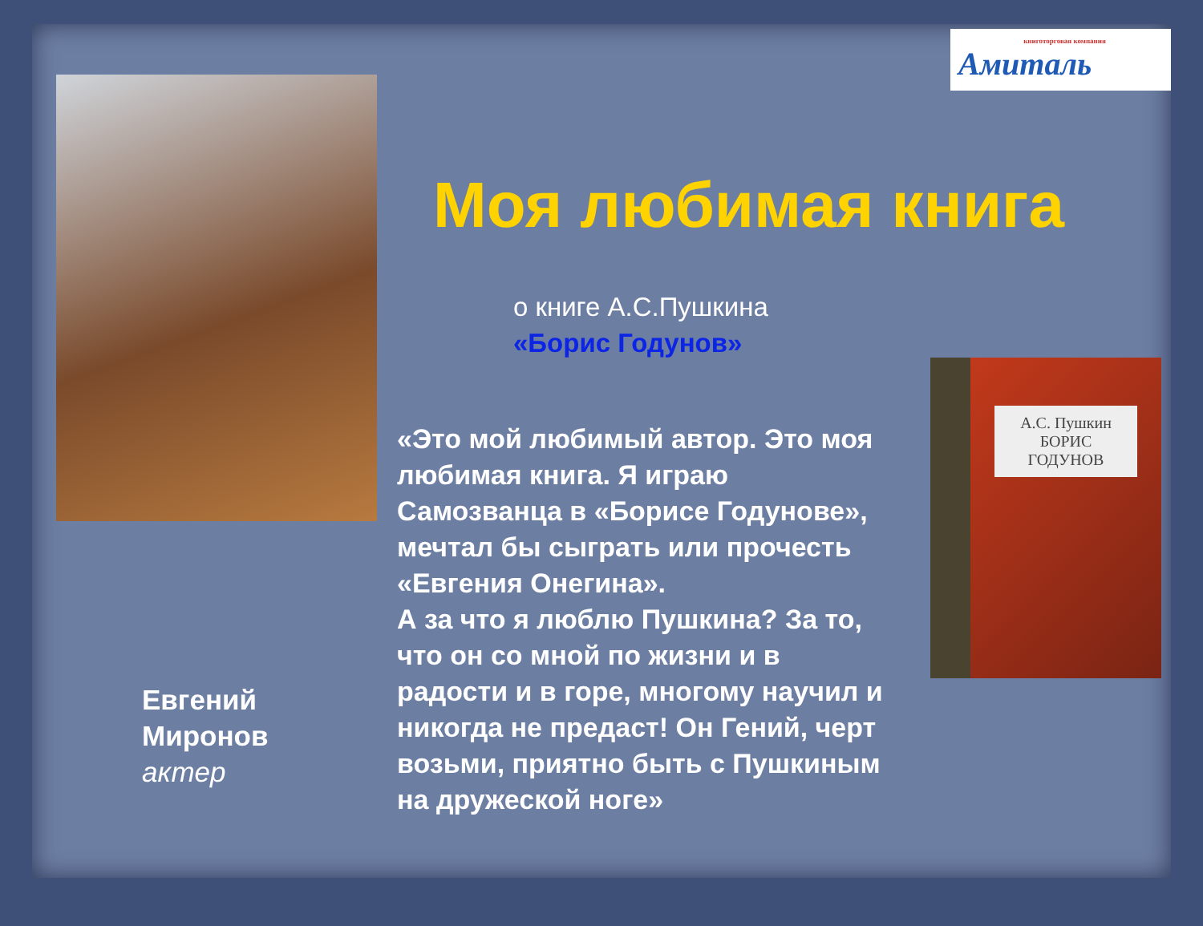книготорговая компания
Амиталь
Моя любимая книга
о книге А.С.Пушкина
«Борис Годунов»
А.С. Пушкин
БОРИС ГОДУНОВ
«Это мой любимый автор. Это моя любимая книга. Я играю Самозванца в «Борисе Годунове», мечтал бы сыграть или прочесть «Евгения Онегина».
А за что я люблю Пушкина? За то, что он со мной по жизни и в радости и в горе, многому научил и никогда не предаст! Он Гений, черт возьми, приятно быть с Пушкиным на дружеской ноге»
Евгений
Миронов
актер